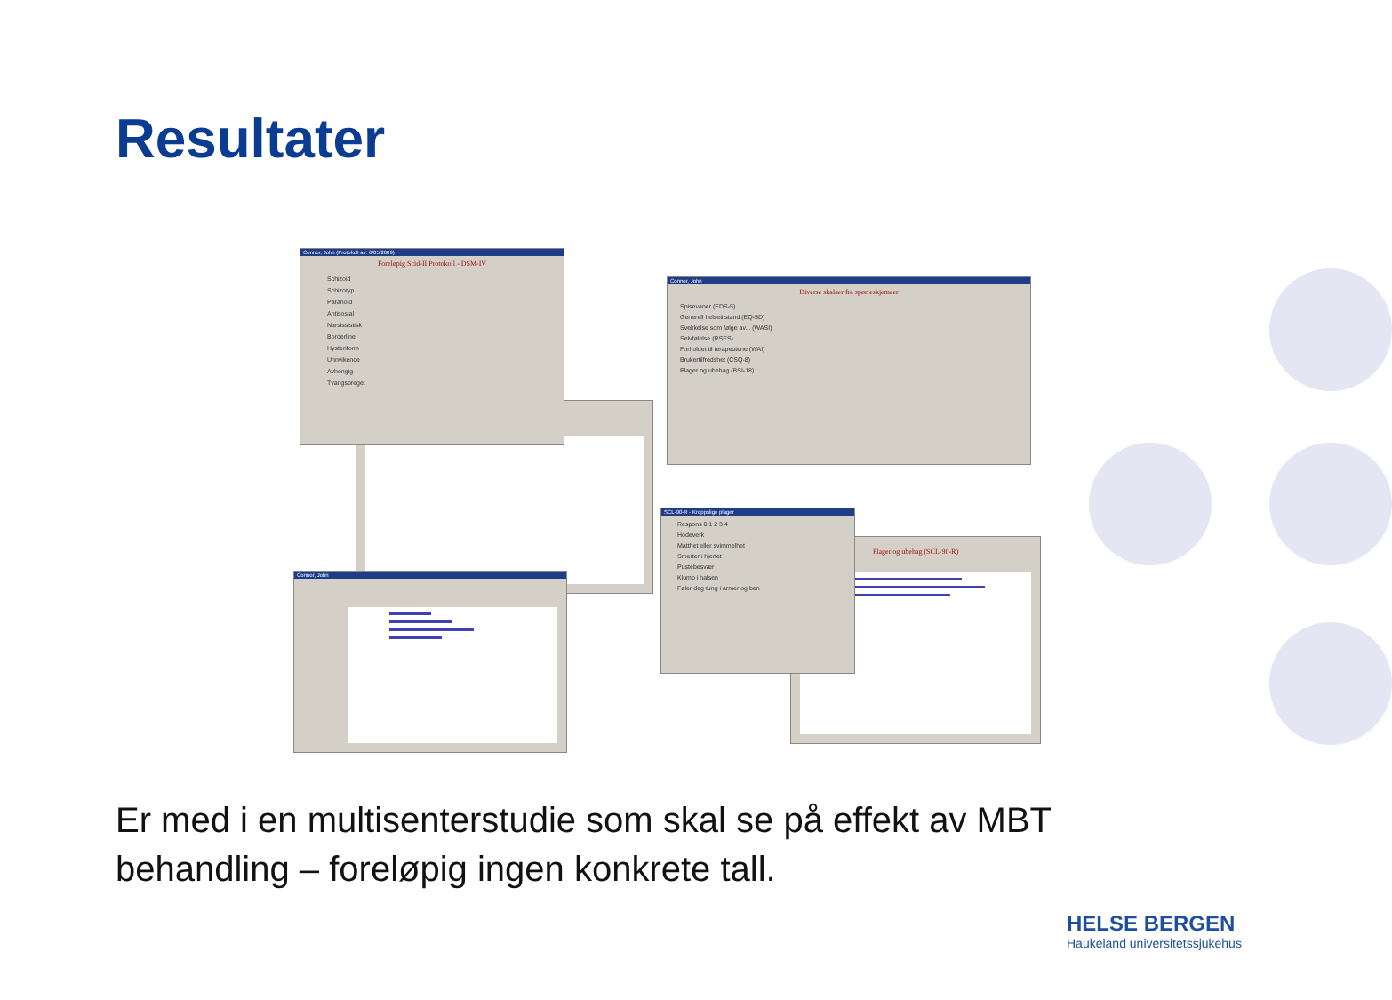Resultater
Connor, John
Connor, John (Protokoll av: 6/05/2009)
Foreløpig Scid-II Protokoll - DSM-IV
Schizoid
Schizotyp
Paranoid
Antisosial
Narsissistisk
Borderline
Hysteriform
Unnvikende
Avhengig
Tvangspreget
Connor, John
Diverse skalaer fra spørreskjemaer
Spisevaner (EDS-5)
Generell helsetilstand (EQ-5D)
Svekkelse som følge av... (WASI)
Selvfølelse (RSES)
Forholdet til terapeutene (WAI)
Brukertilfredshet (CSQ-8)
Plager og ubehag (BSI-18)
Plager og ubehag (SCL-90-R)
SCL-90-R - Kroppslige plager
Respons 0 1 2 3 4
Hodeverk
Matthet eller svimmelhet
Smerter i hjertet
Pustebesvær
Klump i halsen
Føler deg tung i armer og ben
Er med i en multisenterstudie som skal se på effekt av MBT behandling – foreløpig ingen konkrete tall.
HELSE BERGEN
Haukeland universitetssjukehus